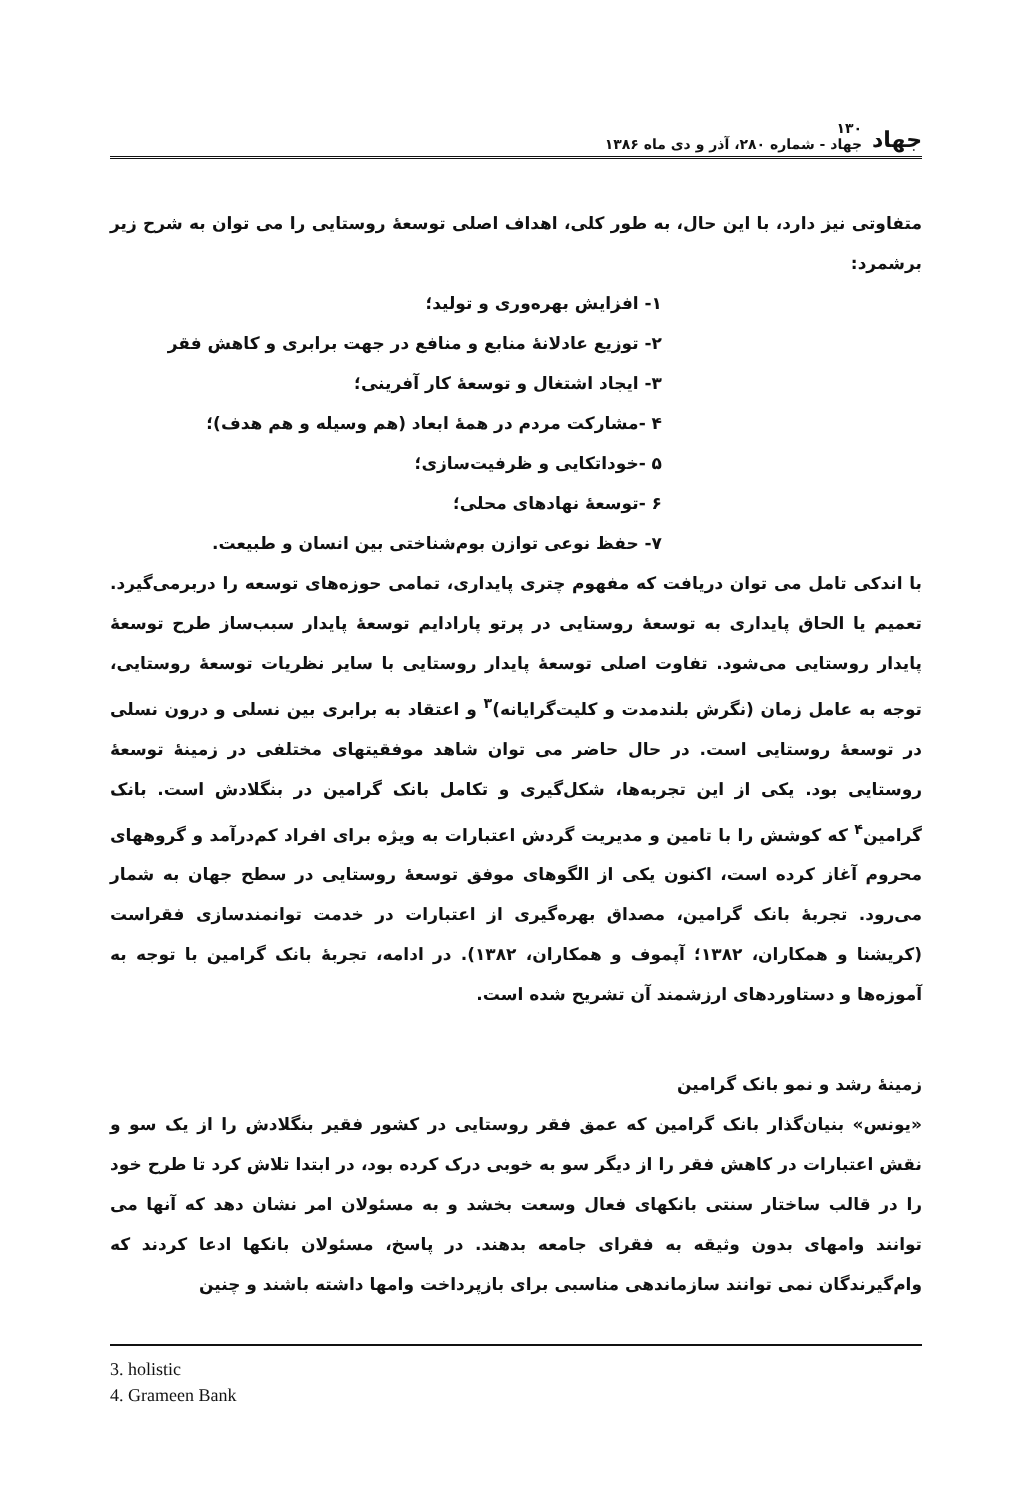جهاد ۱۳۰
جهاد - شماره ۲۸۰، آذر و دی ماه ۱۳۸۶
متفاوتی نیز دارد، با این حال، به طور کلی، اهداف اصلی توسعهٔ روستایی را می توان به شرح زیر برشمرد:
۱- افزایش بهره‌وری و تولید؛
۲- توزیع عادلانهٔ منابع و منافع در جهت برابری و کاهش فقر
۳- ایجاد اشتغال و توسعهٔ کار آفرینی؛
۴ -مشارکت مردم در همهٔ ابعاد (هم وسیله و هم هدف)؛
۵ -خوداتکایی و ظرفیت‌سازی؛
۶ -توسعهٔ نهادهای محلی؛
۷- حفظ نوعی توازن بوم‌شناختی بین انسان و طبیعت.
با اندکی تامل می توان دریافت که مفهوم چتری پایداری، تمامی حوزه‌های توسعه را دربرمی‌گیرد. تعمیم یا الحاق پایداری به توسعهٔ روستایی در پرتو پارادایم توسعهٔ پایدار سبب‌ساز طرح توسعهٔ پایدار روستایی می‌شود. تفاوت اصلی توسعهٔ پایدار روستایی با سایر نظریات توسعهٔ روستایی، توجه به عامل زمان (نگرش بلندمدت و کلیت‌گرایانه)<sup>۳</sup> و اعتقاد به برابری بین نسلی و درون نسلی در توسعهٔ روستایی است. در حال حاضر می توان شاهد موفقیتهای مختلفی در زمینهٔ توسعهٔ روستایی بود. یکی از این تجربه‌ها، شکل‌گیری و تکامل بانک گرامین در بنگلادش است. بانک گرامین<sup>۴</sup> که کوشش را با تامین و مدیریت گردش اعتبارات به ویژه برای افراد کم‌درآمد و گروههای محروم آغاز کرده است، اکنون یکی از الگوهای موفق توسعهٔ روستایی در سطح جهان به شمار می‌رود. تجربهٔ بانک گرامین، مصداق بهره‌گیری از اعتبارات در خدمت توانمندسازی فقراست (کریشنا و همکاران، ۱۳۸۲؛ آپموف و همکاران، ۱۳۸۲). در ادامه، تجربهٔ بانک گرامین با توجه به آموزه‌ها و دستاوردهای ارزشمند آن تشریح شده است.
زمینهٔ رشد و نمو بانک گرامین
«یونس» بنیان‌گذار بانک گرامین که عمق فقر روستایی در کشور فقیر بنگلادش را از یک سو و نقش اعتبارات در کاهش فقر را از دیگر سو به خوبی درک کرده بود، در ابتدا تلاش کرد تا طرح خود را در قالب ساختار سنتی بانکهای فعال وسعت بخشد و به مسئولان امر نشان دهد که آنها می توانند وامهای بدون وثیقه به فقرای جامعه بدهند. در پاسخ، مسئولان بانکها ادعا کردند که وام‌گیرندگان نمی توانند سازماندهی مناسبی برای بازپرداخت وامها داشته باشند و چنین
3. holistic
4. Grameen Bank